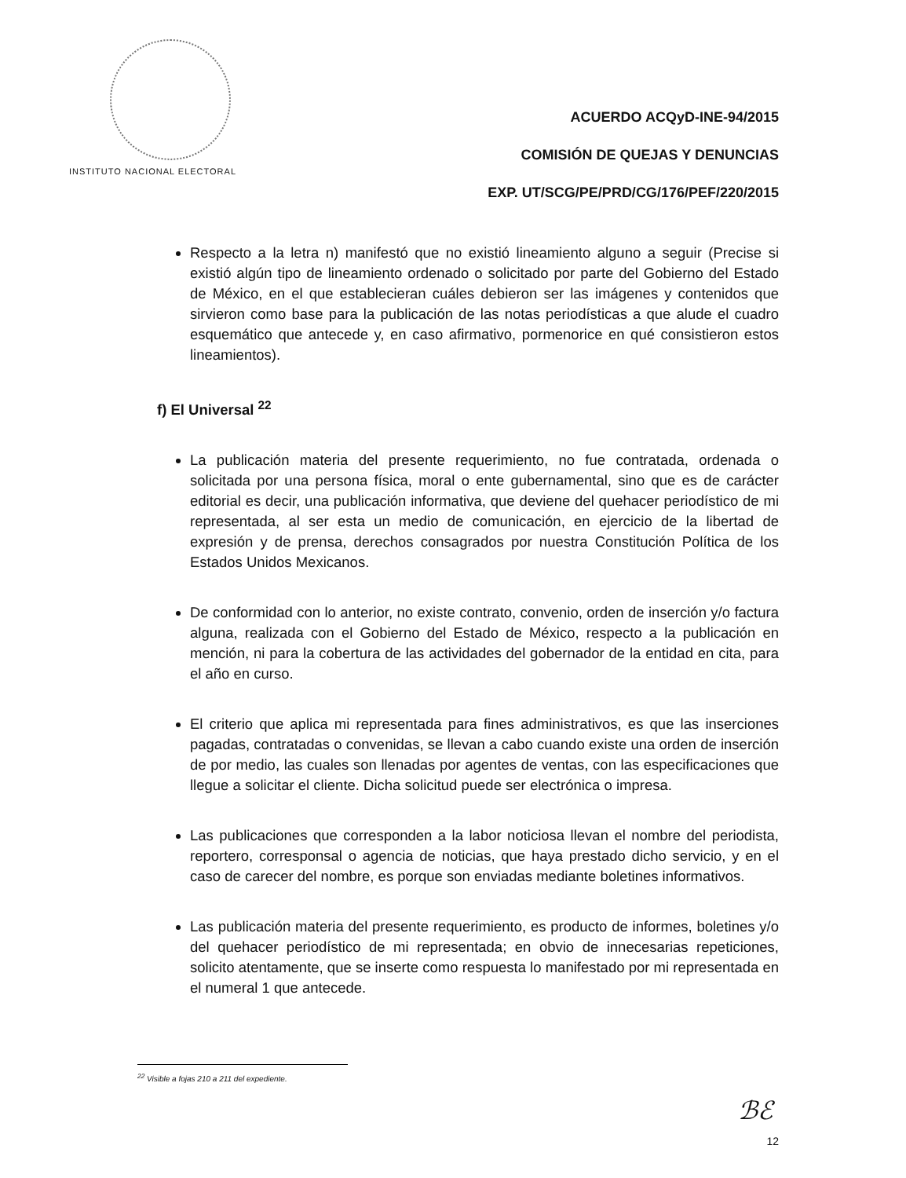INSTITUTO NACIONAL ELECTORAL
ACUERDO ACQyD-INE-94/2015
COMISIÓN DE QUEJAS Y DENUNCIAS
EXP. UT/SCG/PE/PRD/CG/176/PEF/220/2015
Respecto a la letra n) manifestó que no existió lineamiento alguno a seguir (Precise si existió algún tipo de lineamiento ordenado o solicitado por parte del Gobierno del Estado de México, en el que establecieran cuáles debieron ser las imágenes y contenidos que sirvieron como base para la publicación de las notas periodísticas a que alude el cuadro esquemático que antecede y, en caso afirmativo, pormenorice en qué consistieron estos lineamientos).
f) El Universal <sup>22</sup>
La publicación materia del presente requerimiento, no fue contratada, ordenada o solicitada por una persona física, moral o ente gubernamental, sino que es de carácter editorial es decir, una publicación informativa, que deviene del quehacer periodístico de mi representada, al ser esta un medio de comunicación, en ejercicio de la libertad de expresión y de prensa, derechos consagrados por nuestra Constitución Política de los Estados Unidos Mexicanos.
De conformidad con lo anterior, no existe contrato, convenio, orden de inserción y/o factura alguna, realizada con el Gobierno del Estado de México, respecto a la publicación en mención, ni para la cobertura de las actividades del gobernador de la entidad en cita, para el año en curso.
El criterio que aplica mi representada para fines administrativos, es que las inserciones pagadas, contratadas o convenidas, se llevan a cabo cuando existe una orden de inserción de por medio, las cuales son llenadas por agentes de ventas, con las especificaciones que llegue a solicitar el cliente. Dicha solicitud puede ser electrónica o impresa.
Las publicaciones que corresponden a la labor noticiosa llevan el nombre del periodista, reportero, corresponsal o agencia de noticias, que haya prestado dicho servicio, y en el caso de carecer del nombre, es porque son enviadas mediante boletines informativos.
Las publicación materia del presente requerimiento, es producto de informes, boletines y/o del quehacer periodístico de mi representada; en obvio de innecesarias repeticiones, solicito atentamente, que se inserte como respuesta lo manifestado por mi representada en el numeral 1 que antecede.
<sup>22</sup> Visible a fojas 210 a 211 del expediente.
ℬℰ
12